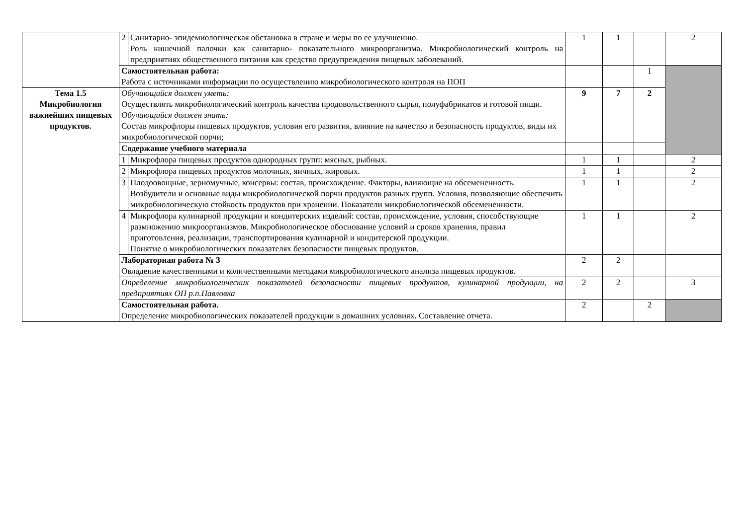| | 2 | Санитарно- эпидемиологическая обстановка в стране и меры по ее улучшению. Роль кишечной палочки как санитарно- показательного микроорганизма. Микробиологический контроль на предприятиях общественного питания как средство предупреждения пищевых заболеваний. | 1 | 1 | | 2 |
| | Самостоятельная работа: Работа с источниками информации по осуществлению микробиологического контроля на ПОП | | | | 1 | |
| Тема 1.5 Микробиология важнейших пищевых продуктов. | Обучающийся должен уметь: Осуществлять микробиологический контроль качества продовольственного сырья, полуфабрикатов и готовой пищи. Обучающийся должен знать: Состав микрофлоры пищевых продуктов, условия его развития, влияние на качество и безопасность продуктов, виды их микробиологической порчи; | | 9 | 7 | 2 | |
| | Содержание учебного материала | | | | | |
| | 1 | Микрофлора пищевых продуктов однородных групп: мясных, рыбных. | 1 | 1 | | 2 |
| | 2 | Микрофлора пищевых продуктов молочных, яичных, жировых. | 1 | 1 | | 2 |
| | 3 | Плодоовощные, зерномучные, консервы: состав, происхождение. Факторы, влияющие на обсемененность. Возбудители и основные виды микробиологической порчи продуктов разных групп. Условия, позволяющие обеспечить микробиологическую стойкость продуктов при хранении. Показатели микробиологической обсемененности. | 1 | 1 | | 2 |
| | 4 | Микрофлора кулинарной продукции и кондитерских изделий: состав, происхождение, условия, способствующие размножению микроорганизмов. Микробиологическое обоснование условий и сроков хранения, правил приготовления, реализации, транспортирования кулинарной и кондитерской продукции. Понятие о микробиологических показателях безопасности пищевых продуктов. | 1 | 1 | | 2 |
| | Лабораторная работа № 3 Овладение качественными и количественными методами микробиологического анализа пищевых продуктов. | | 2 | 2 | | |
| | Определение микробиологических показателей безопасности пищевых продуктов, кулинарной продукции, на предприятиях ОП р.п.Павловка | | 2 | 2 | | 3 |
| | Самостоятельная работа. Определение микробиологических показателей продукции в домашних условиях. Составление отчета. | | 2 | | 2 | |